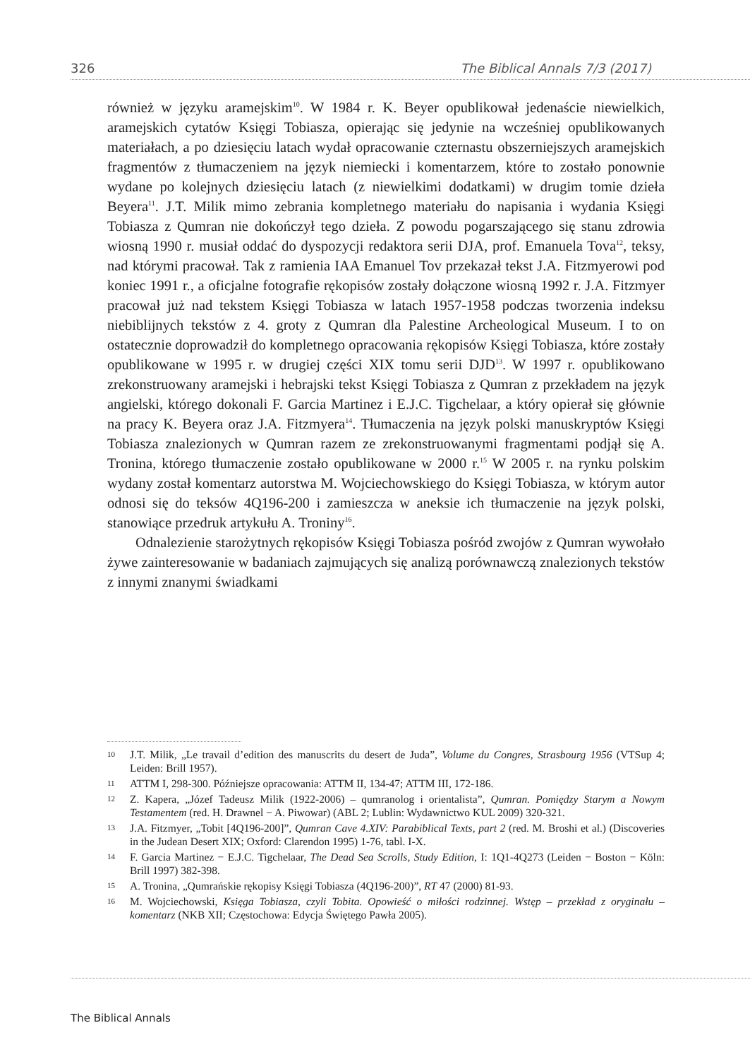326 The Biblical Annals 7/3 (2017)
również w języku aramejskim<sup>10</sup>. W 1984 r. K. Beyer opublikował jedenaście niewielkich, aramejskich cytatów Księgi Tobiasza, opierając się jedynie na wcześniej opublikowanych materiałach, a po dziesięciu latach wydał opracowanie czternastu obszerniejszych aramejskich fragmentów z tłumaczeniem na język niemiecki i komentarzem, które to zostało ponownie wydane po kolejnych dziesięciu latach (z niewielkimi dodatkami) w drugim tomie dzieła Beyera<sup>11</sup>. J.T. Milik mimo zebrania kompletnego materiału do napisania i wydania Księgi Tobiasza z Qumran nie dokończył tego dzieła. Z powodu pogarszającego się stanu zdrowia wiosną 1990 r. musiał oddać do dyspozycji redaktora serii DJA, prof. Emanuela Tova<sup>12</sup>, teksy, nad którymi pracował. Tak z ramienia IAA Emanuel Tov przekazał tekst J.A. Fitzmyerowi pod koniec 1991 r., a oficjalne fotografie rękopisów zostały dołączone wiosną 1992 r. J.A. Fitzmyer pracował już nad tekstem Księgi Tobiasza w latach 1957-1958 podczas tworzenia indeksu niebiblijnych tekstów z 4. groty z Qumran dla Palestine Archeological Museum. I to on ostatecznie doprowadził do kompletnego opracowania rękopisów Księgi Tobiasza, które zostały opublikowane w 1995 r. w drugiej części XIX tomu serii DJD<sup>13</sup>. W 1997 r. opublikowano zrekonstruowany aramejski i hebrajski tekst Księgi Tobiasza z Qumran z przekładem na język angielski, którego dokonali F. Garcia Martinez i E.J.C. Tigchelaar, a który opierał się głównie na pracy K. Beyera oraz J.A. Fitzmyera<sup>14</sup>. Tłumaczenia na język polski manuskryptów Księgi Tobiasza znalezionych w Qumran razem ze zrekonstruowanymi fragmentami podjął się A. Tronina, którego tłumaczenie zostało opublikowane w 2000 r.<sup>15</sup> W 2005 r. na rynku polskim wydany został komentarz autorstwa M. Wojciechowskiego do Księgi Tobiasza, w którym autor odnosi się do teksów 4Q196-200 i zamieszcza w aneksie ich tłumaczenie na język polski, stanowiące przedruk artykułu A. Troniny<sup>16</sup>.
Odnalezienie starożytnych rękopisów Księgi Tobiasza pośród zwojów z Qumran wywołało żywe zainteresowanie w badaniach zajmujących się analizą porównawczą znalezionych tekstów z innymi znanymi świadkami
10 J.T. Milik, „Le travail d’edition des manuscrits du desert de Juda”, Volume du Congres, Strasbourg 1956 (VTSup 4; Leiden: Brill 1957).
11 ATTM I, 298-300. Późniejsze opracowania: ATTM II, 134-47; ATTM III, 172-186.
12 Z. Kapera, „Józef Tadeusz Milik (1922-2006) – qumranolog i orientalista”, Qumran. Pomiędzy Starym a Nowym Testamentem (red. H. Drawnel − A. Piwowar) (ABL 2; Lublin: Wydawnictwo KUL 2009) 320-321.
13 J.A. Fitzmyer, „Tobit [4Q196-200]”, Qumran Cave 4.XIV: Parabiblical Texts, part 2 (red. M. Broshi et al.) (Discoveries in the Judean Desert XIX; Oxford: Clarendon 1995) 1-76, tabl. I-X.
14 F. Garcia Martinez − E.J.C. Tigchelaar, The Dead Sea Scrolls, Study Edition, I: 1Q1-4Q273 (Leiden − Boston − Köln: Brill 1997) 382-398.
15 A. Tronina, „Qumrańskie rękopisy Księgi Tobiasza (4Q196-200)”, RT 47 (2000) 81-93.
16 M. Wojciechowski, Księga Tobiasza, czyli Tobita. Opowieść o miłości rodzinnej. Wstęp – przekład z oryginału – komentarz (NKB XII; Częstochowa: Edycja Świętego Pawła 2005).
The Biblical Annals